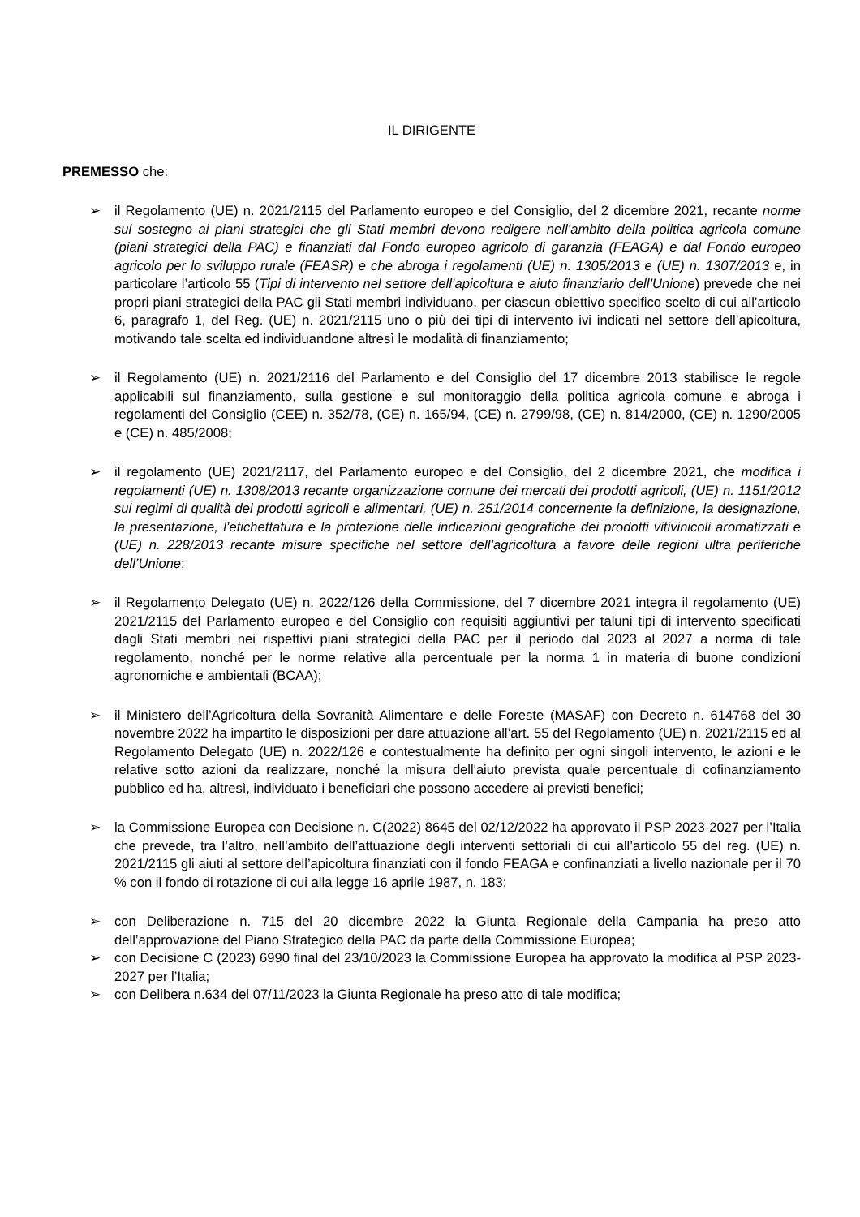IL DIRIGENTE
PREMESSO che:
➢ il Regolamento (UE) n. 2021/2115 del Parlamento europeo e del Consiglio, del 2 dicembre 2021, recante norme sul sostegno ai piani strategici che gli Stati membri devono redigere nell’ambito della politica agricola comune (piani strategici della PAC) e finanziati dal Fondo europeo agricolo di garanzia (FEAGA) e dal Fondo europeo agricolo per lo sviluppo rurale (FEASR) e che abroga i regolamenti (UE) n. 1305/2013 e (UE) n. 1307/2013 e, in particolare l’articolo 55 (Tipi di intervento nel settore dell’apicoltura e aiuto finanziario dell’Unione) prevede che nei propri piani strategici della PAC gli Stati membri individuano, per ciascun obiettivo specifico scelto di cui all’articolo 6, paragrafo 1, del Reg. (UE) n. 2021/2115 uno o più dei tipi di intervento ivi indicati nel settore dell’apicoltura, motivando tale scelta ed individuandone altresì le modalità di finanziamento;
➢ il Regolamento (UE) n. 2021/2116 del Parlamento e del Consiglio del 17 dicembre 2013 stabilisce le regole applicabili sul finanziamento, sulla gestione e sul monitoraggio della politica agricola comune e abroga i regolamenti del Consiglio (CEE) n. 352/78, (CE) n. 165/94, (CE) n. 2799/98, (CE) n. 814/2000, (CE) n. 1290/2005 e (CE) n. 485/2008;
➢ il regolamento (UE) 2021/2117, del Parlamento europeo e del Consiglio, del 2 dicembre 2021, che modifica i regolamenti (UE) n. 1308/2013 recante organizzazione comune dei mercati dei prodotti agricoli, (UE) n. 1151/2012 sui regimi di qualità dei prodotti agricoli e alimentari, (UE) n. 251/2014 concernente la definizione, la designazione, la presentazione, l’etichettatura e la protezione delle indicazioni geografiche dei prodotti vitivinicoli aromatizzati e (UE) n. 228/2013 recante misure specifiche nel settore dell’agricoltura a favore delle regioni ultra periferiche dell’Unione;
➢ il Regolamento Delegato (UE) n. 2022/126 della Commissione, del 7 dicembre 2021 integra il regolamento (UE) 2021/2115 del Parlamento europeo e del Consiglio con requisiti aggiuntivi per taluni tipi di intervento specificati dagli Stati membri nei rispettivi piani strategici della PAC per il periodo dal 2023 al 2027 a norma di tale regolamento, nonché per le norme relative alla percentuale per la norma 1 in materia di buone condizioni agronomiche e ambientali (BCAA);
➢ il Ministero dell’Agricoltura della Sovranità Alimentare e delle Foreste (MASAF) con Decreto n. 614768 del 30 novembre 2022 ha impartito le disposizioni per dare attuazione all’art. 55 del Regolamento (UE) n. 2021/2115 ed al Regolamento Delegato (UE) n. 2022/126 e contestualmente ha definito per ogni singoli intervento, le azioni e le relative sotto azioni da realizzare, nonché la misura dell'aiuto prevista quale percentuale di cofinanziamento pubblico ed ha, altresì, individuato i beneficiari che possono accedere ai previsti benefici;
➢ la Commissione Europea con Decisione n. C(2022) 8645 del 02/12/2022 ha approvato il PSP 2023-2027 per l’Italia che prevede, tra l’altro, nell’ambito dell’attuazione degli interventi settoriali di cui all’articolo 55 del reg. (UE) n. 2021/2115 gli aiuti al settore dell’apicoltura finanziati con il fondo FEAGA e confinanziati a livello nazionale per il 70 % con il fondo di rotazione di cui alla legge 16 aprile 1987, n. 183;
➢ con Deliberazione n. 715 del 20 dicembre 2022 la Giunta Regionale della Campania ha preso atto dell’approvazione del Piano Strategico della PAC da parte della Commissione Europea;
➢ con Decisione C (2023) 6990 final del 23/10/2023 la Commissione Europea ha approvato la modifica al PSP 2023-2027 per l’Italia;
➢ con Delibera n.634 del 07/11/2023 la Giunta Regionale ha preso atto di tale modifica;